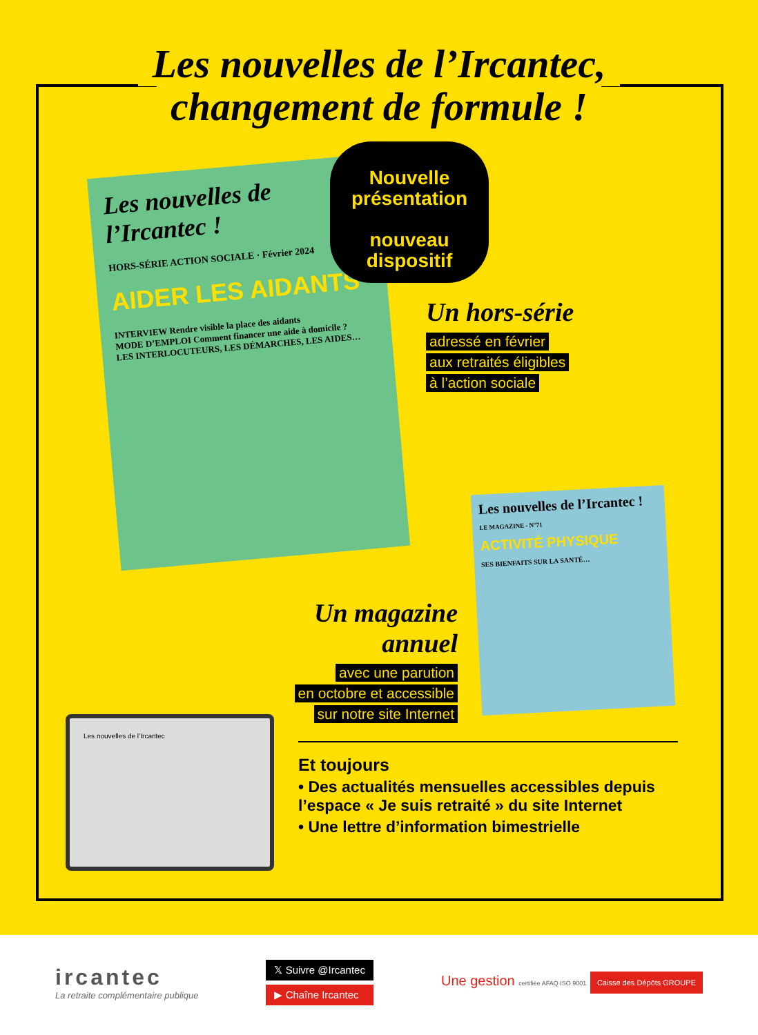Les nouvelles de l’Ircantec,
changement de formule !
Les nouvelles de l’Ircantec !
HORS-SÉRIE ACTION SOCIALE · Février 2024
AIDER LES AIDANTS
INTERVIEW Rendre visible la place des aidants
MODE D’EMPLOI Comment financer une aide à domicile ?
LES INTERLOCUTEURS, LES DÉMARCHES, LES AIDES…
Nouvelle présentation
nouveau dispositif
Un hors-série
adressé en février
aux retraités éligibles
à l’action sociale
Les nouvelles de l’Ircantec !
LE MAGAZINE - N°71
ACTIVITÉ PHYSIQUE
SES BIENFAITS SUR LA SANTÉ…
Un magazine annuel
avec une parution
en octobre et accessible
sur notre site Internet
Les nouvelles de l’Ircantec
Et toujours
• Des actualités mensuelles accessibles depuis l’espace « Je suis retraité » du site Internet
• Une lettre d’information bimestrielle
ircantec
La retraite complémentaire publique
𝕏 Suivre @Ircantec
▶ Chaîne Ircantec
Une gestion certifiée AFAQ ISO 9001 Caisse des Dépôts GROUPE